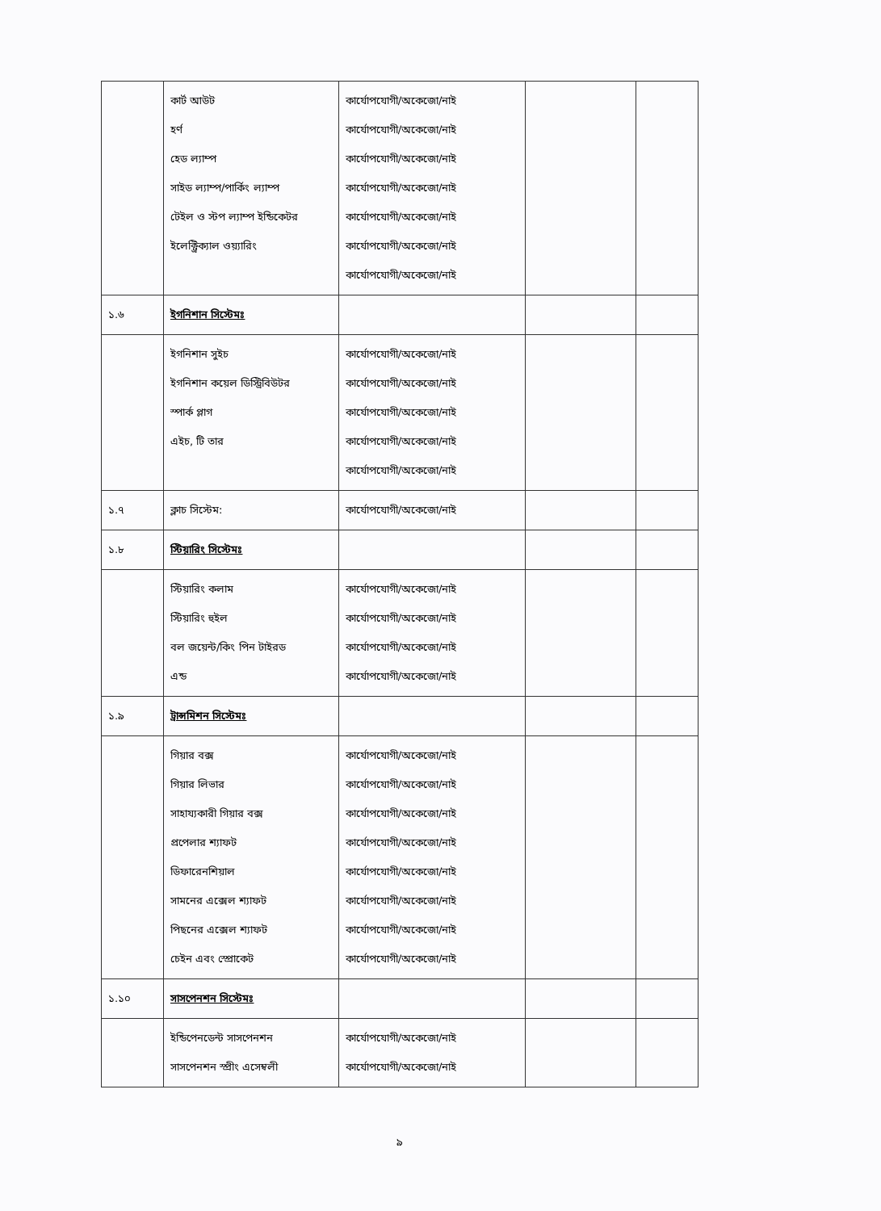| | কার্ট আউট হর্ণ হেড ল্যাম্প সাইড ল্যাম্প/পার্কিং ল্যাম্প টেইল ও স্টপ ল্যাম্প ইন্ডিকেটর ইলেক্ট্রিক্যাল ওয়্যারিং | কার্যোপযোগী/অকেজো/নাই কার্যোপযোগী/অকেজো/নাই কার্যোপযোগী/অকেজো/নাই কার্যোপযোগী/অকেজো/নাই কার্যোপযোগী/অকেজো/নাই কার্যোপযোগী/অকেজো/নাই কার্যোপযোগী/অকেজো/নাই | | |
| ১.৬ | ইগনিশান সিস্টেমঃ | | | |
| | ইগনিশান সুইচ ইগনিশান কয়েল ডিস্ট্রিবিউটর স্পার্ক প্লাগ এইচ, টি তার | কার্যোপযোগী/অকেজো/নাই কার্যোপযোগী/অকেজো/নাই কার্যোপযোগী/অকেজো/নাই কার্যোপযোগী/অকেজো/নাই কার্যোপযোগী/অকেজো/নাই | | |
| ১.৭ | ক্লাচ সিস্টেম: | কার্যোপযোগী/অকেজো/নাই | | |
| ১.৮ | স্টিয়ারিং সিস্টেমঃ | | | |
| | স্টিয়ারিং কলাম স্টিয়ারিং হুইল বল জয়েন্ট/কিং পিন টাইরড এন্ড | কার্যোপযোগী/অকেজো/নাই কার্যোপযোগী/অকেজো/নাই কার্যোপযোগী/অকেজো/নাই কার্যোপযোগী/অকেজো/নাই | | |
| ১.৯ | ট্রান্সমিশন সিস্টেমঃ | | | |
| | গিয়ার বক্স গিয়ার লিভার সাহায্যকারী গিয়ার বক্স প্রপেলার শ্যাফট ডিফারেনশিয়াল সামনের এক্সেল শ্যাফট পিছনের এক্সেল শ্যাফট চেইন এবং স্প্রোকেট | কার্যোপযোগী/অকেজো/নাই কার্যোপযোগী/অকেজো/নাই কার্যোপযোগী/অকেজো/নাই কার্যোপযোগী/অকেজো/নাই কার্যোপযোগী/অকেজো/নাই কার্যোপযোগী/অকেজো/নাই কার্যোপযোগী/অকেজো/নাই কার্যোপযোগী/অকেজো/নাই | | |
| ১.১০ | সাসপেনশন সিস্টেমঃ | | | |
| | ইন্ডিপেনডেন্ট সাসপেনশন সাসপেনশন স্প্রীং এসেম্বলী | কার্যোপযোগী/অকেজো/নাই কার্যোপযোগী/অকেজো/নাই | | |
৯